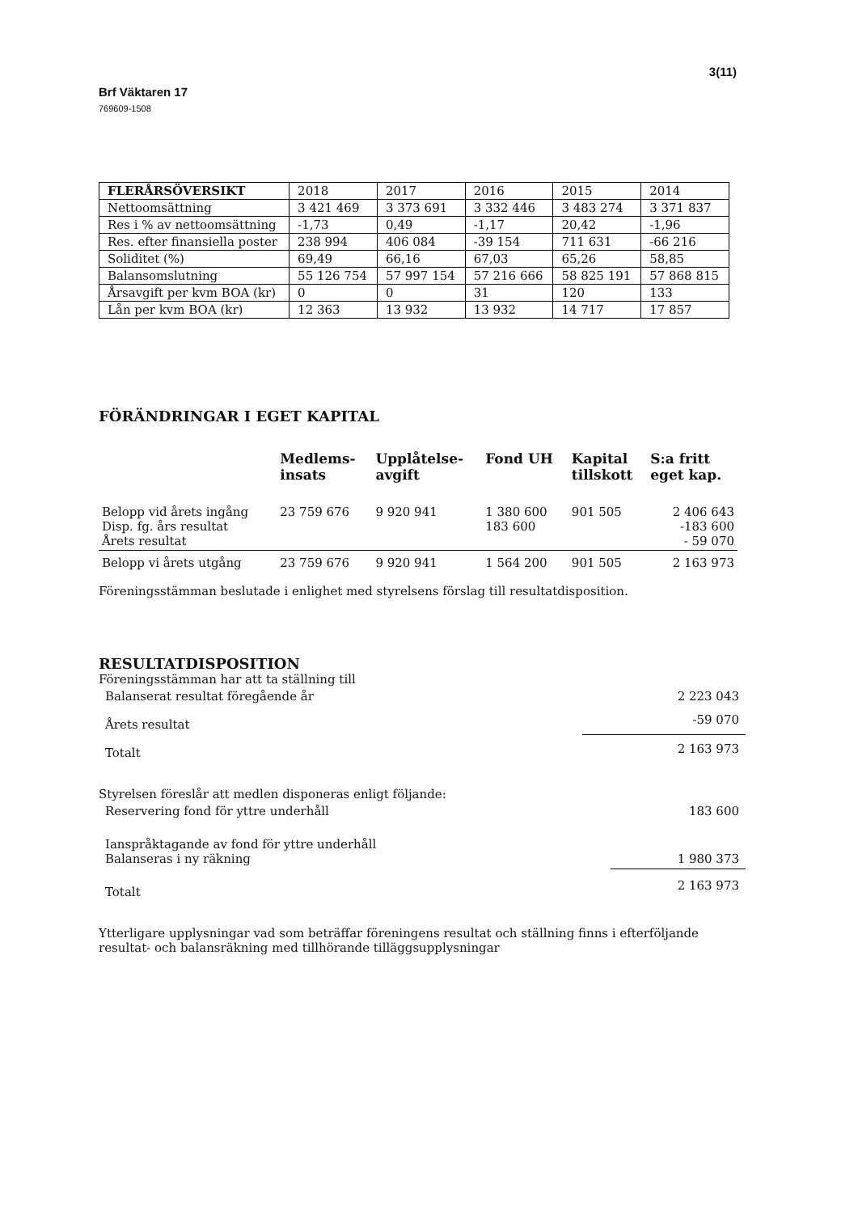Brf Väktaren 17 3(11)
769609-1508
| FLERÅRSÖVERSIKT | 2018 | 2017 | 2016 | 2015 | 2014 |
| --- | --- | --- | --- | --- | --- |
| Nettoomsättning | 3 421 469 | 3 373 691 | 3 332 446 | 3 483 274 | 3 371 837 |
| Res i % av nettoomsättning | -1,73 | 0,49 | -1,17 | 20,42 | -1,96 |
| Res. efter finansiella poster | 238 994 | 406 084 | -39 154 | 711 631 | -66 216 |
| Soliditet (%) | 69,49 | 66,16 | 67,03 | 65,26 | 58,85 |
| Balansomslutning | 55 126 754 | 57 997 154 | 57 216 666 | 58 825 191 | 57 868 815 |
| Årsavgift per kvm BOA (kr) | 0 | 0 | 31 | 120 | 133 |
| Lån per kvm BOA (kr) | 12 363 | 13 932 | 13 932 | 14 717 | 17 857 |
FÖRÄNDRINGAR I EGET KAPITAL
| | Medlems- insats | Upplåtelse- avgift | Fond UH | Kapital tillskott | S:a fritt eget kap. |
| --- | --- | --- | --- | --- | --- |
| Belopp vid årets ingång Disp. fg. års resultat Årets resultat | 23 759 676 | 9 920 941 | 1 380 600 183 600 | 901 505 | 2 406 643 -183 600 - 59 070 |
| Belopp vi årets utgång | 23 759 676 | 9 920 941 | 1 564 200 | 901 505 | 2 163 973 |
Föreningsstämman beslutade i enlighet med styrelsens förslag till resultatdisposition.
RESULTATDISPOSITION
Föreningsstämman har att ta ställning till
| Balanserat resultat föregående år | 2 223 043 |
| Årets resultat | -59 070 |
| Totalt | 2 163 973 |
Styrelsen föreslår att medlen disponeras enligt följande:
| Reservering fond för yttre underhåll | 183 600 |
| Ianspråktagande av fond för yttre underhåll Balanseras i ny räkning | 1 980 373 |
| Totalt | 2 163 973 |
Ytterligare upplysningar vad som beträffar föreningens resultat och ställning finns i efterföljande resultat- och balansräkning med tillhörande tilläggsupplysningar